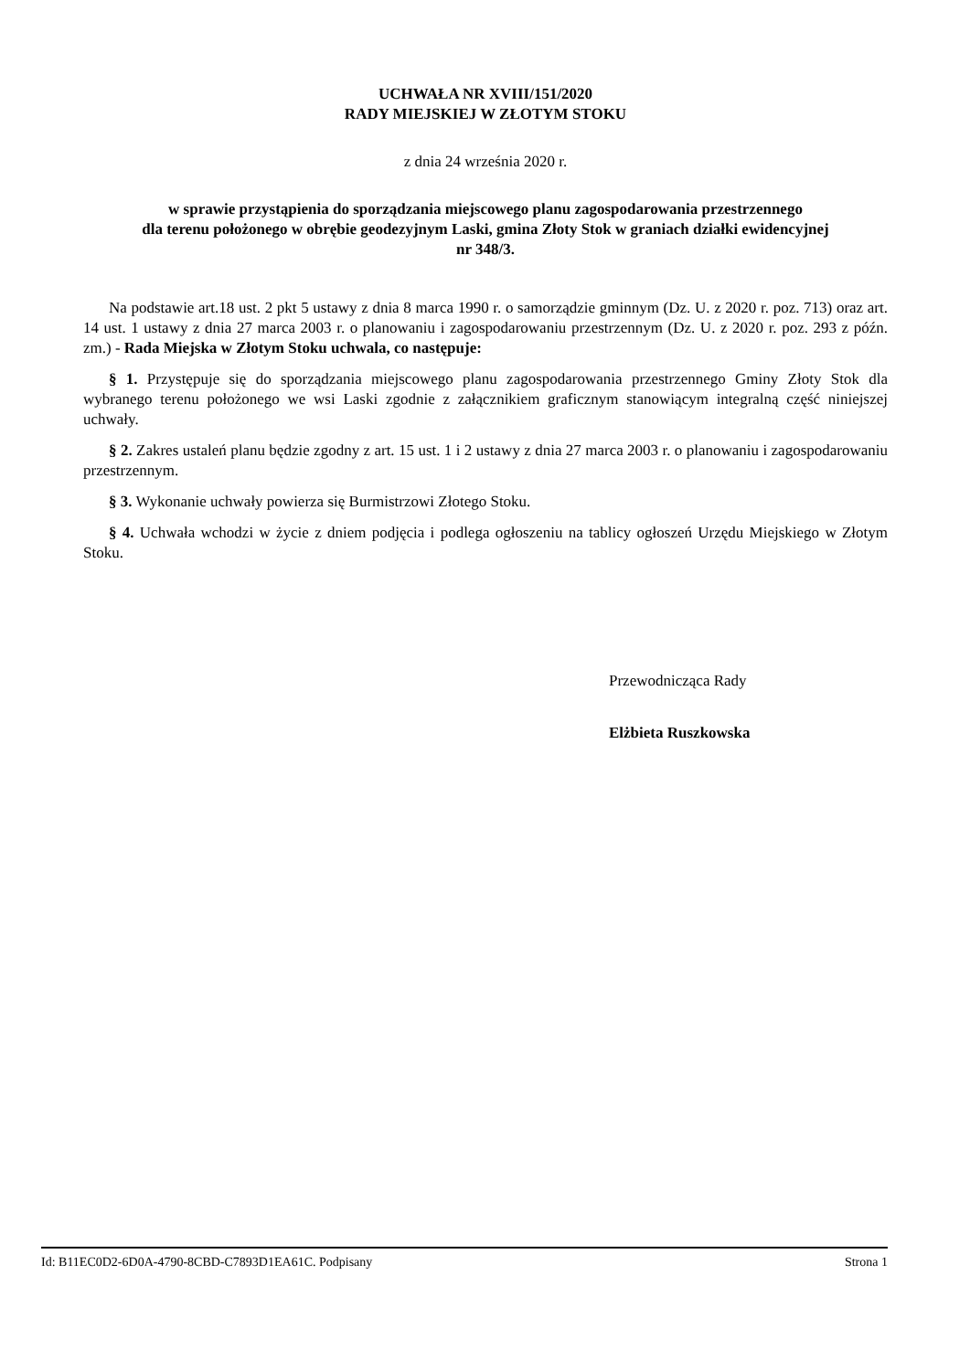UCHWAŁA NR XVIII/151/2020
RADY MIEJSKIEJ W ZŁOTYM STOKU
z dnia 24 września 2020 r.
w sprawie przystąpienia do sporządzania miejscowego planu zagospodarowania przestrzennego
dla terenu położonego w obrębie geodezyjnym Laski, gmina Złoty Stok w graniach działki ewidencyjnej
nr 348/3.
Na podstawie art.18 ust. 2 pkt 5 ustawy z dnia 8 marca 1990 r. o samorządzie gminnym (Dz. U. z 2020 r. poz. 713) oraz art. 14 ust. 1 ustawy z dnia 27 marca 2003 r. o planowaniu i zagospodarowaniu przestrzennym (Dz. U. z 2020 r. poz. 293 z późn. zm.) - Rada Miejska w Złotym Stoku uchwala, co następuje:
§ 1. Przystępuje się do sporządzania miejscowego planu zagospodarowania przestrzennego Gminy Złoty Stok dla wybranego terenu położonego we wsi Laski zgodnie z załącznikiem graficznym stanowiącym integralną część niniejszej uchwały.
§ 2. Zakres ustaleń planu będzie zgodny z art. 15 ust. 1 i 2 ustawy z dnia 27 marca 2003 r. o planowaniu i zagospodarowaniu przestrzennym.
§ 3. Wykonanie uchwały powierza się Burmistrzowi Złotego Stoku.
§ 4. Uchwała wchodzi w życie z dniem podjęcia i podlega ogłoszeniu na tablicy ogłoszeń Urzędu Miejskiego w Złotym Stoku.
Przewodnicząca Rady
Elżbieta Ruszkowska
Id: B11EC0D2-6D0A-4790-8CBD-C7893D1EA61C. Podpisany Strona 1